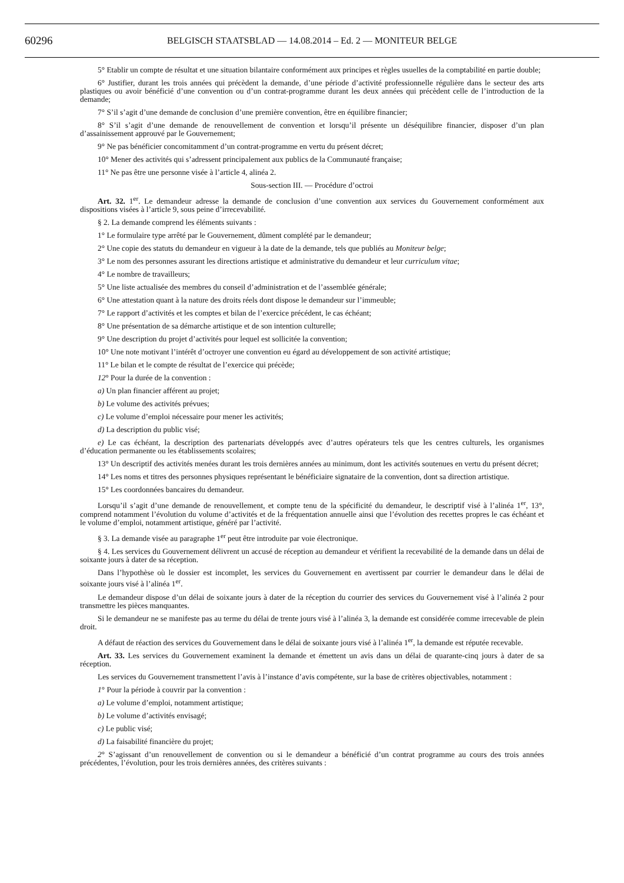60296
BELGISCH STAATSBLAD — 14.08.2014 – Ed. 2 — MONITEUR BELGE
5° Etablir un compte de résultat et une situation bilantaire conformément aux principes et règles usuelles de la comptabilité en partie double;
6° Justifier, durant les trois années qui précèdent la demande, d’une période d’activité professionnelle régulière dans le secteur des arts plastiques ou avoir bénéficié d’une convention ou d’un contrat-programme durant les deux années qui précèdent celle de l’introduction de la demande;
7° S’il s’agit d’une demande de conclusion d’une première convention, être en équilibre financier;
8° S’il s’agit d’une demande de renouvellement de convention et lorsqu’il présente un déséquilibre financier, disposer d’un plan d’assainissement approuvé par le Gouvernement;
9° Ne pas bénéficier concomitamment d’un contrat-programme en vertu du présent décret;
10° Mener des activités qui s’adressent principalement aux publics de la Communauté française;
11° Ne pas être une personne visée à l’article 4, alinéa 2.
Sous-section III. — Procédure d’octroi
Art. 32. 1<sup>er</sup>. Le demandeur adresse la demande de conclusion d’une convention aux services du Gouvernement conformément aux dispositions visées à l’article 9, sous peine d’irrecevabilité.
§ 2. La demande comprend les éléments suivants :
1° Le formulaire type arrêté par le Gouvernement, dûment complété par le demandeur;
2° Une copie des statuts du demandeur en vigueur à la date de la demande, tels que publiés au Moniteur belge;
3° Le nom des personnes assurant les directions artistique et administrative du demandeur et leur curriculum vitae;
4° Le nombre de travailleurs;
5° Une liste actualisée des membres du conseil d’administration et de l’assemblée générale;
6° Une attestation quant à la nature des droits réels dont dispose le demandeur sur l’immeuble;
7° Le rapport d’activités et les comptes et bilan de l’exercice précédent, le cas échéant;
8° Une présentation de sa démarche artistique et de son intention culturelle;
9° Une description du projet d’activités pour lequel est sollicitée la convention;
10° Une note motivant l’intérêt d’octroyer une convention eu égard au développement de son activité artistique;
11° Le bilan et le compte de résultat de l’exercice qui précède;
12° Pour la durée de la convention :
a) Un plan financier afférent au projet;
b) Le volume des activités prévues;
c) Le volume d’emploi nécessaire pour mener les activités;
d) La description du public visé;
e) Le cas échéant, la description des partenariats développés avec d’autres opérateurs tels que les centres culturels, les organismes d’éducation permanente ou les établissements scolaires;
13° Un descriptif des activités menées durant les trois dernières années au minimum, dont les activités soutenues en vertu du présent décret;
14° Les noms et titres des personnes physiques représentant le bénéficiaire signataire de la convention, dont sa direction artistique.
15° Les coordonnées bancaires du demandeur.
Lorsqu’il s’agit d’une demande de renouvellement, et compte tenu de la spécificité du demandeur, le descriptif visé à l’alinéa 1<sup>er</sup>, 13°, comprend notamment l’évolution du volume d’activités et de la fréquentation annuelle ainsi que l’évolution des recettes propres le cas échéant et le volume d’emploi, notamment artistique, généré par l’activité.
§ 3. La demande visée au paragraphe 1<sup>er</sup> peut être introduite par voie électronique.
§ 4. Les services du Gouvernement délivrent un accusé de réception au demandeur et vérifient la recevabilité de la demande dans un délai de soixante jours à dater de sa réception.
Dans l’hypothèse où le dossier est incomplet, les services du Gouvernement en avertissent par courrier le demandeur dans le délai de soixante jours visé à l’alinéa 1<sup>er</sup>.
Le demandeur dispose d’un délai de soixante jours à dater de la réception du courrier des services du Gouvernement visé à l’alinéa 2 pour transmettre les pièces manquantes.
Si le demandeur ne se manifeste pas au terme du délai de trente jours visé à l’alinéa 3, la demande est considérée comme irrecevable de plein droit.
A défaut de réaction des services du Gouvernement dans le délai de soixante jours visé à l’alinéa 1<sup>er</sup>, la demande est réputée recevable.
Art. 33. Les services du Gouvernement examinent la demande et émettent un avis dans un délai de quarante-cinq jours à dater de sa réception.
Les services du Gouvernement transmettent l’avis à l’instance d’avis compétente, sur la base de critères objectivables, notamment :
1° Pour la période à couvrir par la convention :
a) Le volume d’emploi, notamment artistique;
b) Le volume d’activités envisagé;
c) Le public visé;
d) La faisabilité financière du projet;
2° S’agissant d’un renouvellement de convention ou si le demandeur a bénéficié d’un contrat programme au cours des trois années précédentes, l’évolution, pour les trois dernières années, des critères suivants :